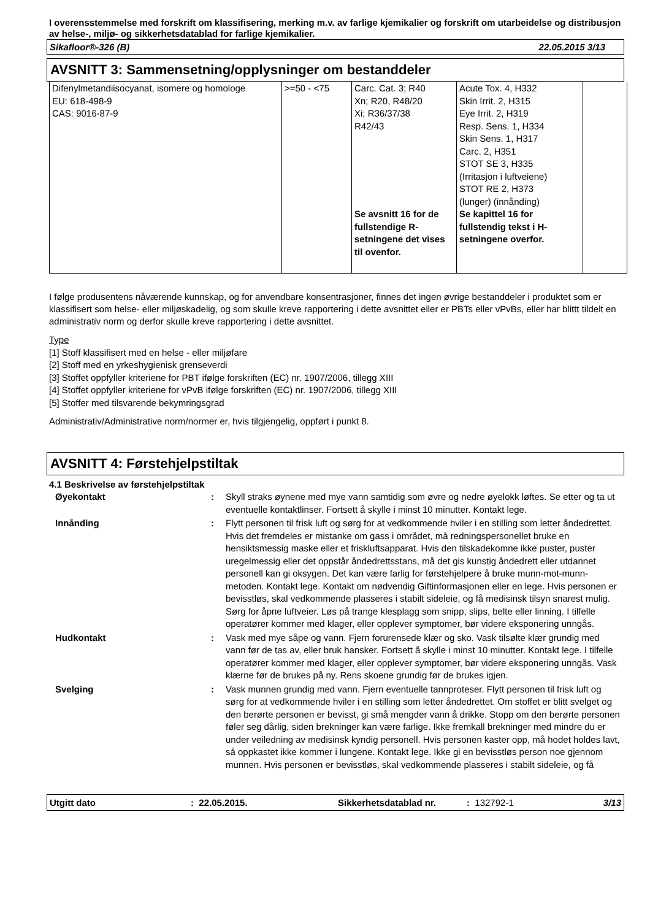I overensstemmelse med forskrift om klassifisering, merking m.v. av farlige kjemikalier og forskrift om utarbeidelse og distribusjon av helse-, miljø- og sikkerhetsdatablad for farlige kjemikalier.
Sikafloor®-326 (B) 22.05.2015 3/13
AVSNITT 3: Sammensetning/opplysninger om bestanddeler
| Difenylmetandiisocyanat, isomere og homologe EU: 618-498-9 CAS: 9016-87-9 | >=50 - <75 | Carc. Cat. 3; R40 Xn; R20, R48/20 Xi; R36/37/38 R42/43 Se avsnitt 16 for de fullstendige R-setningene det vises til ovenfor. | Acute Tox. 4, H332 Skin Irrit. 2, H315 Eye Irrit. 2, H319 Resp. Sens. 1, H334 Skin Sens. 1, H317 Carc. 2, H351 STOT SE 3, H335 (Irritasjon i luftveiene) STOT RE 2, H373 (lunger) (innånding) Se kapittel 16 for fullstendig tekst i H-setningene overfor. | |
I følge produsentens nåværende kunnskap, og for anvendbare konsentrasjoner, finnes det ingen øvrige bestanddeler i produktet som er klassifisert som helse- eller miljøskadelig, og som skulle kreve rapportering i dette avsnittet eller er PBTs eller vPvBs, eller har blittt tildelt en administrativ norm og derfor skulle kreve rapportering i dette avsnittet.
Type
[1] Stoff klassifisert med en helse - eller miljøfare
[2] Stoff med en yrkeshygienisk grenseverdi
[3] Stoffet oppfyller kriteriene for PBT ifølge forskriften (EC) nr. 1907/2006, tillegg XIII
[4] Stoffet oppfyller kriteriene for vPvB ifølge forskriften (EC) nr. 1907/2006, tillegg XIII
[5] Stoffer med tilsvarende bekymringsgrad
Administrativ/Administrative norm/normer er, hvis tilgjengelig, oppført i punkt 8.
AVSNITT 4: Førstehjelpstiltak
4.1 Beskrivelse av førstehjelpstiltak
| Øyekontakt | : | Skyll straks øynene med mye vann samtidig som øvre og nedre øyelokk løftes. Se etter og ta ut eventuelle kontaktlinser. Fortsett å skylle i minst 10 minutter. Kontakt lege. |
| Innånding | : | Flytt personen til frisk luft og sørg for at vedkommende hviler i en stilling som letter åndedrettet. Hvis det fremdeles er mistanke om gass i området, må redningspersonellet bruke en hensiktsmessig maske eller et friskluftsapparat. Hvis den tilskadekomne ikke puster, puster uregelmessig eller det oppstår åndedrettsstans, må det gis kunstig åndedrett eller utdannet personell kan gi oksygen. Det kan være farlig for førstehjelpere å bruke munn-mot-munn-metoden. Kontakt lege. Kontakt om nødvendig Giftinformasjonen eller en lege. Hvis personen er bevisstløs, skal vedkommende plasseres i stabilt sideleie, og få medisinsk tilsyn snarest mulig. Sørg for åpne luftveier. Løs på trange klesplagg som snipp, slips, belte eller linning. I tilfelle operatører kommer med klager, eller opplever symptomer, bør videre eksponering unngås. |
| Hudkontakt | : | Vask med mye såpe og vann. Fjern forurensede klær og sko. Vask tilsølte klær grundig med vann før de tas av, eller bruk hansker. Fortsett å skylle i minst 10 minutter. Kontakt lege. I tilfelle operatører kommer med klager, eller opplever symptomer, bør videre eksponering unngås. Vask klærne før de brukes på ny. Rens skoene grundig før de brukes igjen. |
| Svelging | : | Vask munnen grundig med vann. Fjern eventuelle tannproteser. Flytt personen til frisk luft og sørg for at vedkommende hviler i en stilling som letter åndedrettet. Om stoffet er blitt svelget og den berørte personen er bevisst, gi små mengder vann å drikke. Stopp om den berørte personen føler seg dårlig, siden brekninger kan være farlige. Ikke fremkall brekninger med mindre du er under veiledning av medisinsk kyndig personell. Hvis personen kaster opp, må hodet holdes lavt, så oppkastet ikke kommer i lungene. Kontakt lege. Ikke gi en bevisstløs person noe gjennom munnen. Hvis personen er bevisstløs, skal vedkommende plasseres i stabilt sideleie, og få |
Utgitt dato: 22.05.2015. Sikkerhetsdatablad nr.: 132792-1 3/13